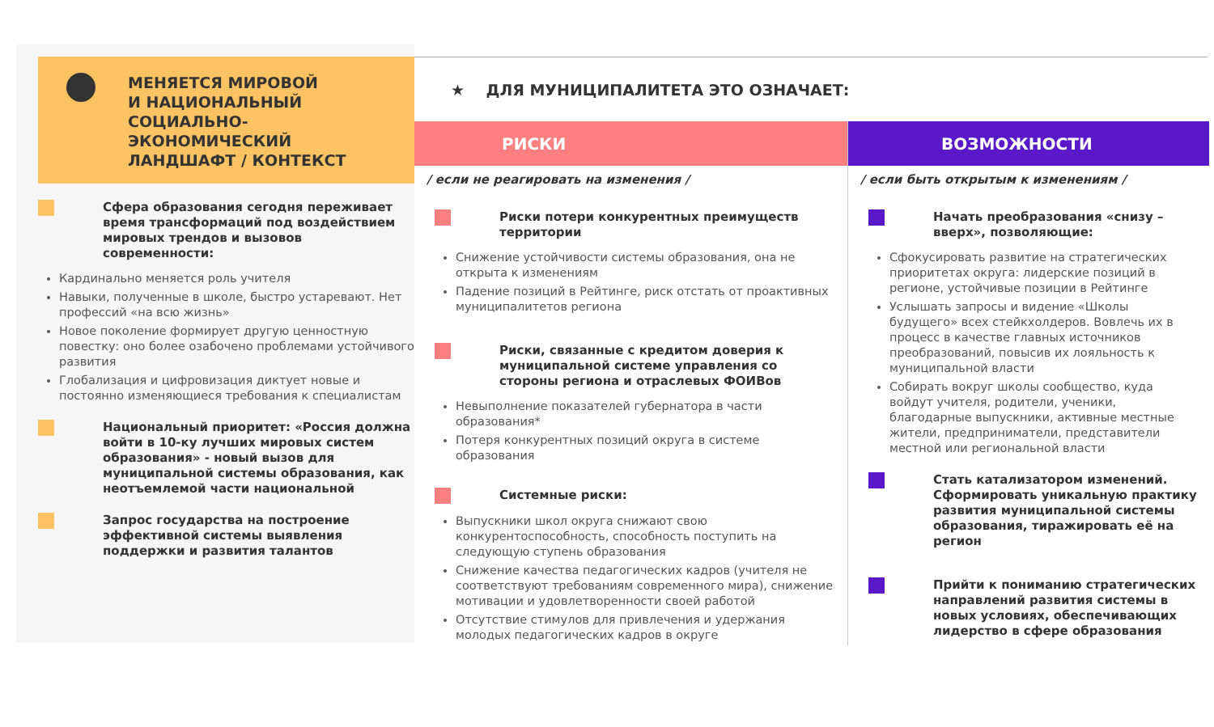МЕНЯЕТСЯ МИРОВОЙ
И НАЦИОНАЛЬНЫЙ
СОЦИАЛЬНО-
ЭКОНОМИЧЕСКИЙ
ЛАНДШАФТ / КОНТЕКСТ
Сфера образования сегодня переживает время трансформаций под воздействием мировых трендов и вызовов современности:
Кардинально меняется роль учителя
Навыки, полученные в школе, быстро устаревают. Нет профессий «на всю жизнь»
Новое поколение формирует другую ценностную повестку: оно более озабочено проблемами устойчивого развития
Глобализация и цифровизация диктует новые и постоянно изменяющиеся требования к специалистам
Национальный приоритет: «Россия должна войти в 10-ку лучших мировых систем образования» - новый вызов для муниципальной системы образования, как неотъемлемой части национальной
Запрос государства на построение эффективной системы выявления поддержки и развития талантов
★ ДЛЯ МУНИЦИПАЛИТЕТА ЭТО ОЗНАЧАЕТ:
РИСКИ
/ если не реагировать на изменения /
Риски потери конкурентных преимуществ территории
Снижение устойчивости системы образования, она не открыта к изменениям
Падение позиций в Рейтинге, риск отстать от проактивных муниципалитетов региона
Риски, связанные с кредитом доверия к муниципальной системе управления со стороны региона и отраслевых ФОИВов
Невыполнение показателей губернатора в части образования*
Потеря конкурентных позиций округа в системе образования
Системные риски:
Выпускники школ округа снижают свою конкурентоспособность, способность поступить на следующую ступень образования
Снижение качества педагогических кадров (учителя не соответствуют требованиям современного мира), снижение мотивации и удовлетворенности своей работой
Отсутствие стимулов для привлечения и удержания молодых педагогических кадров в округе
ВОЗМОЖНОСТИ
/ если быть открытым к изменениям /
Начать преобразования «снизу – вверх», позволяющие:
Сфокусировать развитие на стратегических приоритетах округа: лидерские позиций в регионе, устойчивые позиции в Рейтинге
Услышать запросы и видение «Школы будущего» всех стейкхолдеров. Вовлечь их в процесс в качестве главных источников преобразований, повысив их лояльность к муниципальной власти
Собирать вокруг школы сообщество, куда войдут учителя, родители, ученики, благодарные выпускники, активные местные жители, предприниматели, представители местной или региональной власти
Стать катализатором изменений. Сформировать уникальную практику развития муниципальной системы образования, тиражировать её на регион
Прийти к пониманию стратегических направлений развития системы в новых условиях, обеспечивающих лидерство в сфере образования